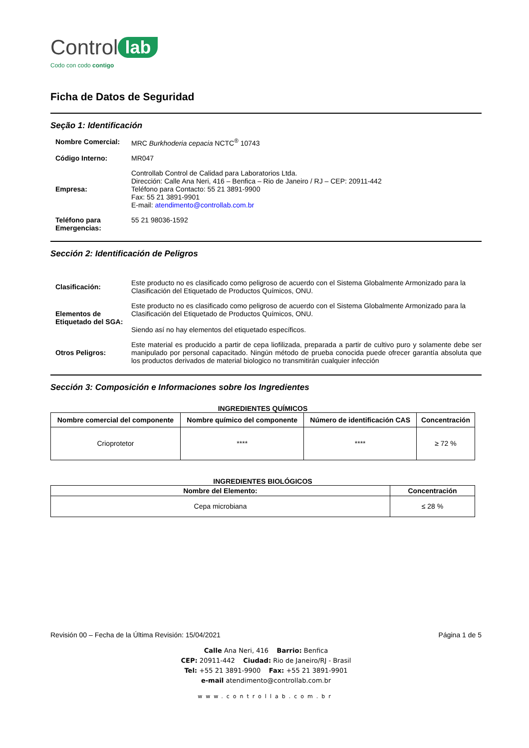Control lab
Codo con codo contigo
Ficha de Datos de Seguridad
Seção 1: Identificación
Nombre Comercial:
MRC Burkhoderia cepacia NCTC<sup>®</sup> 10743
Código Interno:
MR047
Empresa:
Controllab Control de Calidad para Laboratorios Ltda.
Dirección: Calle Ana Neri, 416 – Benfica – Rio de Janeiro / RJ – CEP: 20911-442
Teléfono para Contacto: 55 21 3891-9900
Fax: 55 21 3891-9901
E-mail: atendimento@controllab.com.br
Teléfono para Emergencias:
55 21 98036-1592
Sección 2: Identificación de Peligros
Clasificación:
Este producto no es clasificado como peligroso de acuerdo con el Sistema Globalmente Armonizado para la Clasificación del Etiquetado de Productos Químicos, ONU.
Elementos de Etiquetado del SGA:
Este producto no es clasificado como peligroso de acuerdo con el Sistema Globalmente Armonizado para la Clasificación del Etiquetado de Productos Químicos, ONU.
Siendo así no hay elementos del etiquetado específicos.
Otros Peligros:
Este material es producido a partir de cepa liofilizada, preparada a partir de cultivo puro y solamente debe ser manipulado por personal capacitado. Ningún método de prueba conocida puede ofrecer garantía absoluta que los productos derivados de material biologico no transmitirán cualquier infección
Sección 3: Composición e Informaciones sobre los Ingredientes
INGREDIENTES QUÍMICOS
| Nombre comercial del componente | Nombre químico del componente | Número de identificación CAS | Concentración |
| --- | --- | --- | --- |
| Crioprotetor | **** | **** | ≥ 72 % |
INGREDIENTES BIOLÓGICOS
| Nombre del Elemento: | Concentración |
| --- | --- |
| Cepa microbiana | ≤ 28 % |
Revisión 00 – Fecha de la Última Revisión: 15/04/2021 Página 1 de 5
Calle Ana Neri, 416 Barrio: Benfica
CEP: 20911-442 Ciudad: Rio de Janeiro/RJ - Brasil
Tel: +55 21 3891-9900 Fax: +55 21 3891-9901
e-mail atendimento@controllab.com.br
www.controllab.com.br